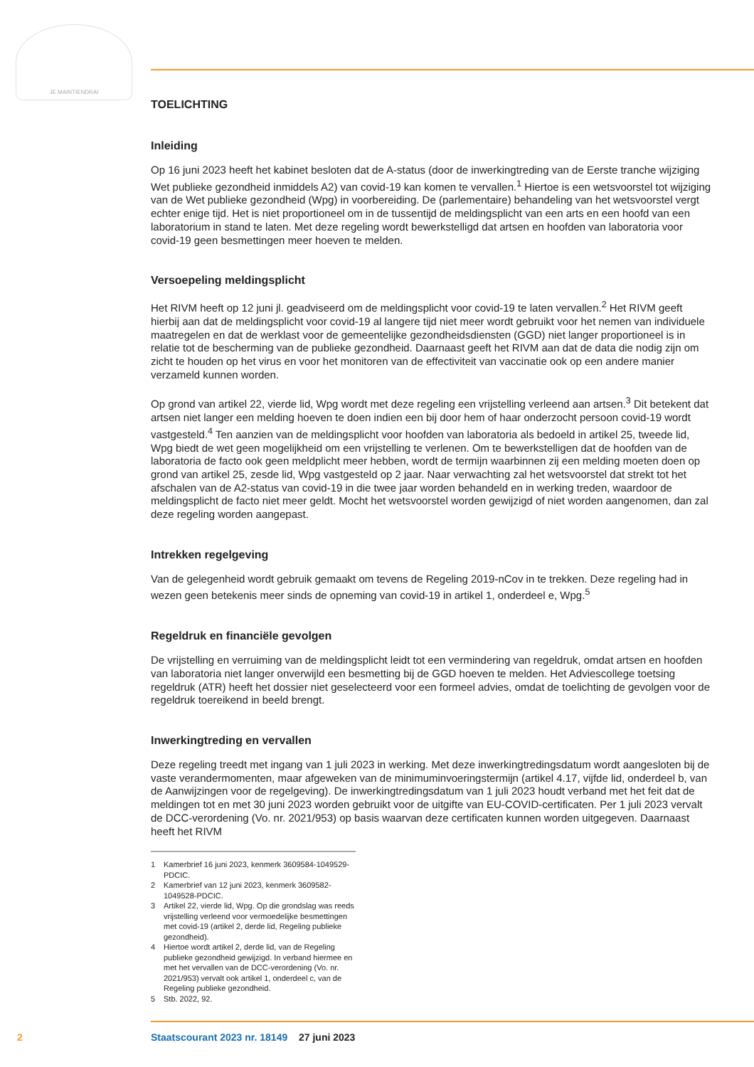JE MAINTIENDRAI
TOELICHTING
Inleiding
Op 16 juni 2023 heeft het kabinet besloten dat de A-status (door de inwerkingtreding van de Eerste tranche wijziging Wet publieke gezondheid inmiddels A2) van covid-19 kan komen te vervallen.<sup>1</sup> Hiertoe is een wetsvoorstel tot wijziging van de Wet publieke gezondheid (Wpg) in voorbereiding. De (parlementaire) behandeling van het wetsvoorstel vergt echter enige tijd. Het is niet proportioneel om in de tussentijd de meldingsplicht van een arts en een hoofd van een laboratorium in stand te laten. Met deze regeling wordt bewerkstelligd dat artsen en hoofden van laboratoria voor covid-19 geen besmettingen meer hoeven te melden.
Versoepeling meldingsplicht
Het RIVM heeft op 12 juni jl. geadviseerd om de meldingsplicht voor covid-19 te laten vervallen.<sup>2</sup> Het RIVM geeft hierbij aan dat de meldingsplicht voor covid-19 al langere tijd niet meer wordt gebruikt voor het nemen van individuele maatregelen en dat de werklast voor de gemeentelijke gezondheids­diensten (GGD) niet langer proportioneel is in relatie tot de bescherming van de publieke gezondheid. Daarnaast geeft het RIVM aan dat de data die nodig zijn om zicht te houden op het virus en voor het monitoren van de effectiviteit van vaccinatie ook op een andere manier verzameld kunnen worden.
Op grond van artikel 22, vierde lid, Wpg wordt met deze regeling een vrijstelling verleend aan artsen.<sup>3</sup> Dit betekent dat artsen niet langer een melding hoeven te doen indien een bij door hem of haar onderzocht persoon covid-19 wordt vastgesteld.<sup>4</sup> Ten aanzien van de meldingsplicht voor hoofden van laboratoria als bedoeld in artikel 25, tweede lid, Wpg biedt de wet geen mogelijkheid om een vrijstelling te verlenen. Om te bewerkstelligen dat de hoofden van de laboratoria de facto ook geen meldplicht meer hebben, wordt de termijn waarbinnen zij een melding moeten doen op grond van artikel 25, zesde lid, Wpg vastgesteld op 2 jaar. Naar verwachting zal het wetsvoorstel dat strekt tot het afschalen van de A2-status van covid-19 in die twee jaar worden behandeld en in werking treden, waardoor de meldingsplicht de facto niet meer geldt. Mocht het wetsvoorstel worden gewijzigd of niet worden aangenomen, dan zal deze regeling worden aangepast.
Intrekken regelgeving
Van de gelegenheid wordt gebruik gemaakt om tevens de Regeling 2019-nCov in te trekken. Deze regeling had in wezen geen betekenis meer sinds de opneming van covid-19 in artikel 1, onderdeel e, Wpg.<sup>5</sup>
Regeldruk en financiële gevolgen
De vrijstelling en verruiming van de meldingsplicht leidt tot een vermindering van regeldruk, omdat artsen en hoofden van laboratoria niet langer onverwijld een besmetting bij de GGD hoeven te melden. Het Adviescollege toetsing regeldruk (ATR) heeft het dossier niet geselecteerd voor een formeel advies, omdat de toelichting de gevolgen voor de regeldruk toereikend in beeld brengt.
Inwerkingtreding en vervallen
Deze regeling treedt met ingang van 1 juli 2023 in werking. Met deze inwerkingtredingsdatum wordt aangesloten bij de vaste verandermomenten, maar afgeweken van de minimuminvoeringstermijn (artikel 4.17, vijfde lid, onderdeel b, van de Aanwijzingen voor de regelgeving). De inwerkingtredings­datum van 1 juli 2023 houdt verband met het feit dat de meldingen tot en met 30 juni 2023 worden gebruikt voor de uitgifte van EU-COVID-certificaten. Per 1 juli 2023 vervalt de DCC-verordening (Vo. nr. 2021/953) op basis waarvan deze certificaten kunnen worden uitgegeven. Daarnaast heeft het RIVM
1 Kamerbrief 16 juni 2023, kenmerk 3609584-1049529-PDCIC.
2 Kamerbrief van 12 juni 2023, kenmerk 3609582-1049528-PDCIC.
3
Artikel 22, vierde lid, Wpg. Op die grondslag was reeds vrijstelling verleend voor vermoedelijke besmettingen met covid-19 (artikel 2, derde lid, Regeling publieke gezondheid).
4
Hiertoe wordt artikel 2, derde lid, van de Regeling publieke gezondheid gewijzigd. In verband hiermee en met het vervallen van de DCC-verordening (Vo. nr. 2021/953) vervalt ook artikel 1, onderdeel c, van de Regeling publieke gezondheid.
5 Stb. 2022, 92.
2 Staatscourant 2023 nr. 18149 27 juni 2023